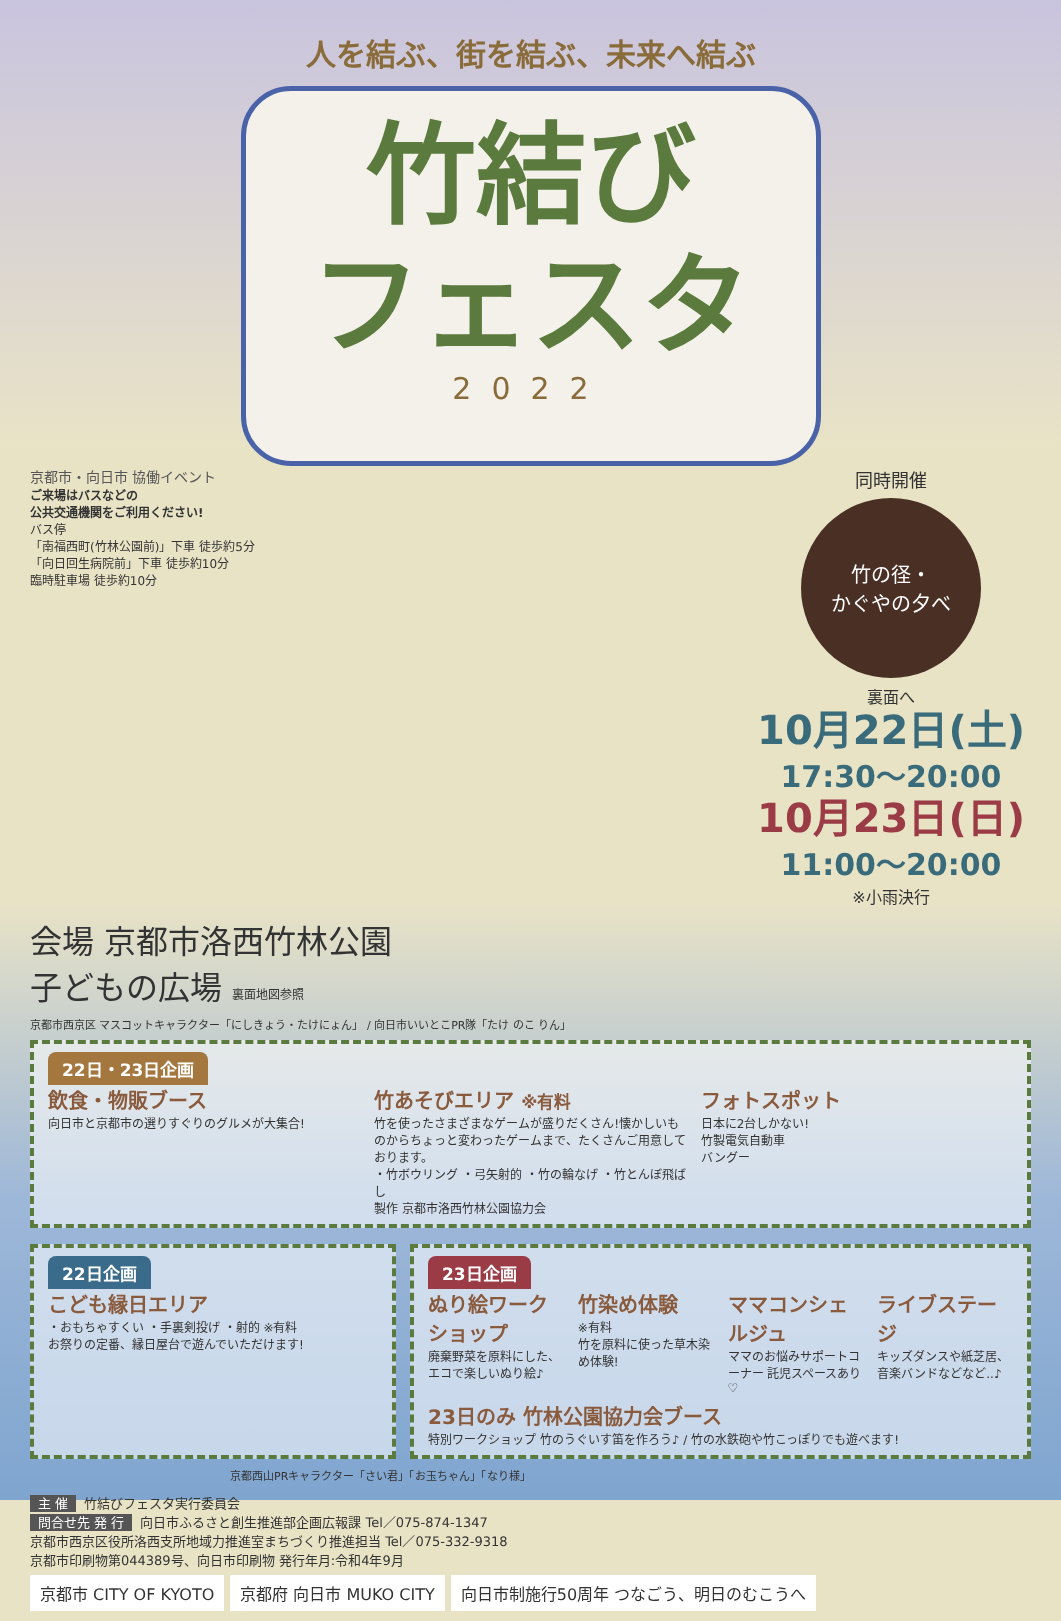人を結ぶ、街を結ぶ、未来へ結ぶ
竹結び
フェスタ
2022
京都市・向日市 協働イベント
ご来場はバスなどの
公共交通機関をご利用ください!
バス停
「南福西町(竹林公園前)」下車 徒歩約5分
「向日回生病院前」下車 徒歩約10分
臨時駐車場 徒歩約10分
同時開催
竹の径・
かぐやの夕べ
裏面へ
10月22日(土)
17:30〜20:00
10月23日(日)
11:00〜20:00
※小雨決行
会場 京都市洛西竹林公園
子どもの広場 裏面地図参照
京都市西京区 マスコットキャラクター「にしきょう・たけにょん」 / 向日市いいとこPR隊「たけ のこ りん」
22日・23日企画
飲食・物販ブース
向日市と京都市の選りすぐりのグルメが大集合!
竹あそびエリア ※有料
竹を使ったさまざまなゲームが盛りだくさん!懐かしいものからちょっと変わったゲームまで、たくさんご用意しております。
・竹ボウリング ・弓矢射的 ・竹の輪なげ ・竹とんぼ飛ばし
製作 京都市洛西竹林公園協力会
フォトスポット
日本に2台しかない!
竹製電気自動車
バングー
22日企画
こども縁日エリア
・おもちゃすくい ・手裏剣投げ ・射的 ※有料
お祭りの定番、縁日屋台で遊んでいただけます!
23日企画
ぬり絵ワークショップ
廃棄野菜を原料にした、エコで楽しいぬり絵♪
竹染め体験
※有料
竹を原料に使った草木染め体験!
ママコンシェルジュ
ママのお悩みサポートコーナー 託児スペースあり♡
ライブステージ
キッズダンスや紙芝居、音楽バンドなどなど..♪
23日のみ 竹林公園協力会ブース
特別ワークショップ 竹のうぐいす笛を作ろう♪ / 竹の水鉄砲や竹こっぽりでも遊べます!
京都西山PRキャラクター「さい君」「お玉ちゃん」「なり様」
主 催 竹結びフェスタ実行委員会
問合せ先 発 行 向日市ふるさと創生推進部企画広報課 Tel／075-874-1347
京都市西京区役所洛西支所地域力推進室まちづくり推進担当 Tel／075-332-9318
京都市印刷物第044389号、向日市印刷物 発行年月:令和4年9月
京都市 CITY OF KYOTO 京都府 向日市 MUKO CITY 向日市制施行50周年 つなごう、明日のむこうへ